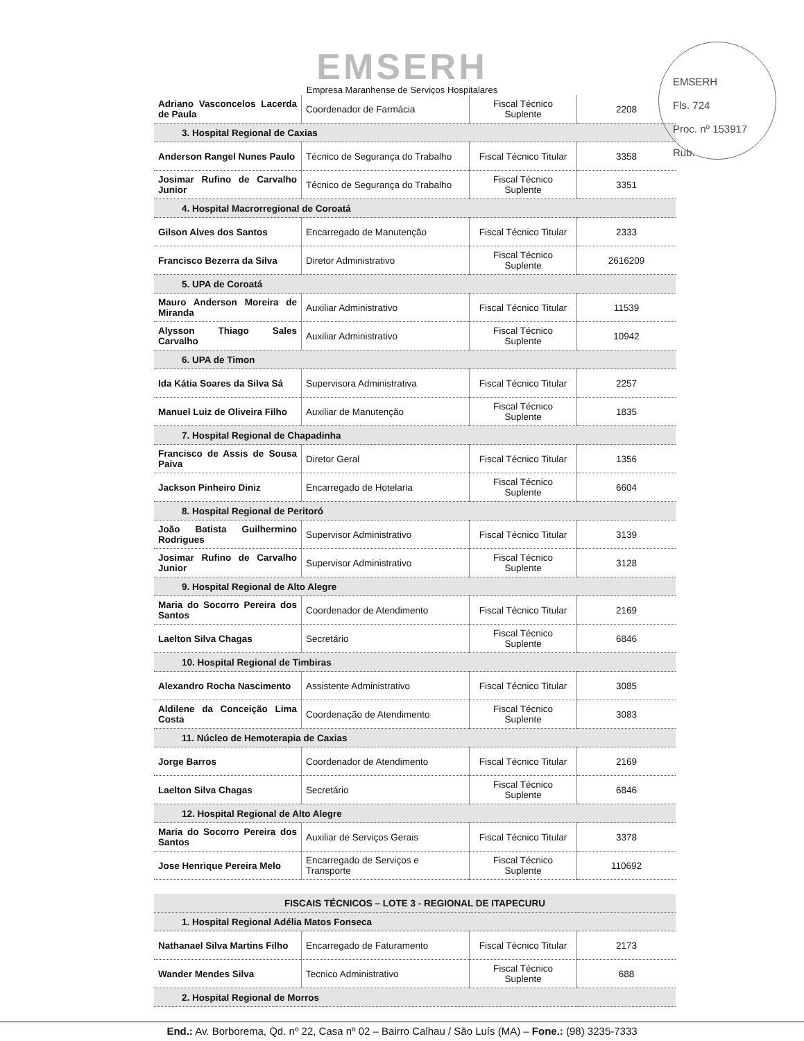EMSERH
Empresa Maranhense de Serviços Hospitalares
EMSERH
Fls. 724
Proc. nº 153917
Rub.
| Adriano Vasconcelos Lacerda de Paula | Coordenador de Farmácia | Fiscal Técnico Suplente | 2208 |
| 3. Hospital Regional de Caxias | | | |
| Anderson Rangel Nunes Paulo | Técnico de Segurança do Trabalho | Fiscal Técnico Titular | 3358 |
| Josimar Rufino de Carvalho Junior | Técnico de Segurança do Trabalho | Fiscal Técnico Suplente | 3351 |
| 4. Hospital Macrorregional de Coroatá | | | |
| Gilson Alves dos Santos | Encarregado de Manutenção | Fiscal Técnico Titular | 2333 |
| Francisco Bezerra da Silva | Diretor Administrativo | Fiscal Técnico Suplente | 2616209 |
| 5. UPA de Coroatá | | | |
| Mauro Anderson Moreira de Miranda | Auxiliar Administrativo | Fiscal Técnico Titular | 11539 |
| Alysson Thiago Sales Carvalho | Auxiliar Administrativo | Fiscal Técnico Suplente | 10942 |
| 6. UPA de Timon | | | |
| Ida Kátia Soares da Silva Sá | Supervisora Administrativa | Fiscal Técnico Titular | 2257 |
| Manuel Luiz de Oliveira Filho | Auxiliar de Manutenção | Fiscal Técnico Suplente | 1835 |
| 7. Hospital Regional de Chapadinha | | | |
| Francisco de Assis de Sousa Paiva | Diretor Geral | Fiscal Técnico Titular | 1356 |
| Jackson Pinheiro Diniz | Encarregado de Hotelaria | Fiscal Técnico Suplente | 6604 |
| 8. Hospital Regional de Peritoró | | | |
| João Batista Guilhermino Rodrigues | Supervisor Administrativo | Fiscal Técnico Titular | 3139 |
| Josimar Rufino de Carvalho Junior | Supervisor Administrativo | Fiscal Técnico Suplente | 3128 |
| 9. Hospital Regional de Alto Alegre | | | |
| Maria do Socorro Pereira dos Santos | Coordenador de Atendimento | Fiscal Técnico Titular | 2169 |
| Laelton Silva Chagas | Secretário | Fiscal Técnico Suplente | 6846 |
| 10. Hospital Regional de Timbiras | | | |
| Alexandro Rocha Nascimento | Assistente Administrativo | Fiscal Técnico Titular | 3085 |
| Aldilene da Conceição Lima Costa | Coordenação de Atendimento | Fiscal Técnico Suplente | 3083 |
| 11. Núcleo de Hemoterapia de Caxias | | | |
| Jorge Barros | Coordenador de Atendimento | Fiscal Técnico Titular | 2169 |
| Laelton Silva Chagas | Secretário | Fiscal Técnico Suplente | 6846 |
| 12. Hospital Regional de Alto Alegre | | | |
| Maria do Socorro Pereira dos Santos | Auxiliar de Serviços Gerais | Fiscal Técnico Titular | 3378 |
| Jose Henrique Pereira Melo | Encarregado de Serviços e Transporte | Fiscal Técnico Suplente | 110692 |
| FISCAIS TÉCNICOS – LOTE 3 - REGIONAL DE ITAPECURU | | | |
| 1. Hospital Regional Adélia Matos Fonseca | | | |
| Nathanael Silva Martins Filho | Encarregado de Faturamento | Fiscal Técnico Titular | 2173 |
| Wander Mendes Silva | Tecnico Administrativo | Fiscal Técnico Suplente | 688 |
| 2. Hospital Regional de Morros | | | |
End.: Av. Borborema, Qd. nº 22, Casa nº 02 – Bairro Calhau / São Luís (MA) – Fone.: (98) 3235-7333